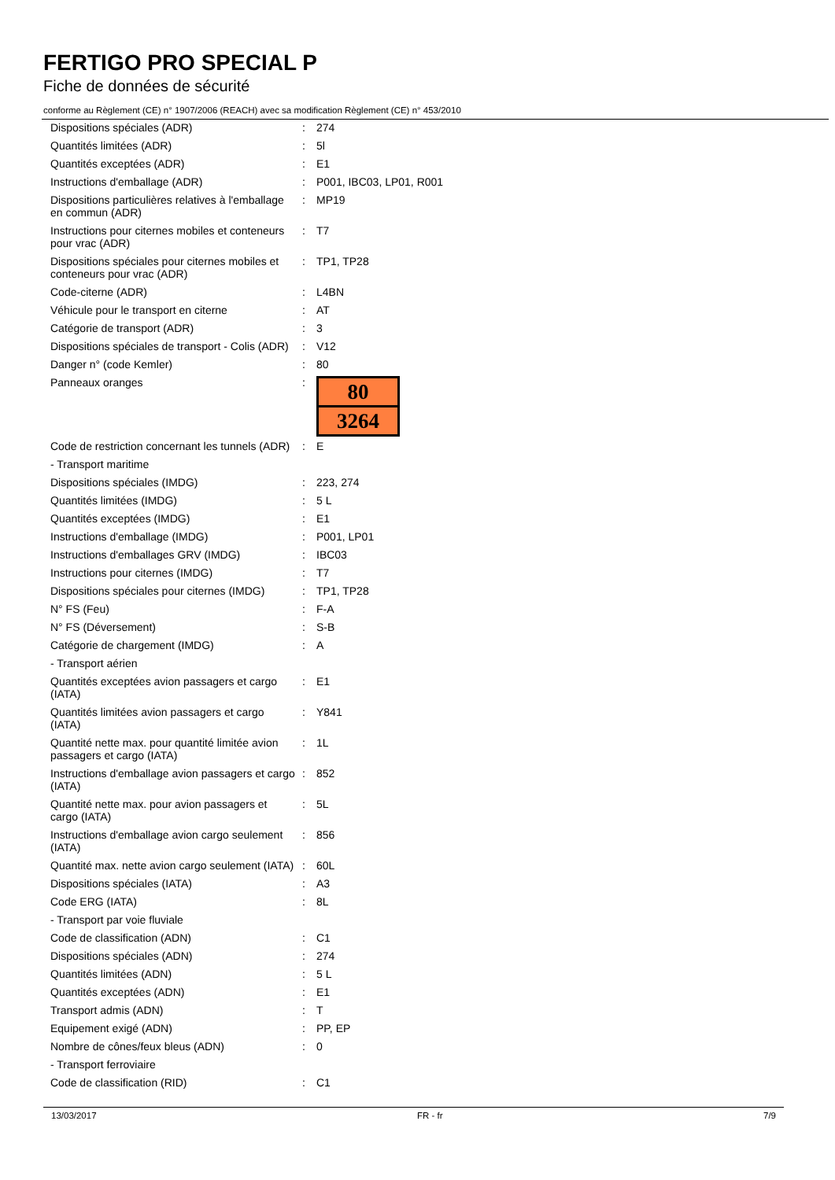FERTIGO PRO SPECIAL P
Fiche de données de sécurité
conforme au Règlement (CE) n° 1907/2006 (REACH) avec sa modification Règlement (CE) n° 453/2010
| Dispositions spéciales (ADR) | : | 274 |
| Quantités limitées (ADR) | : | 5l |
| Quantités exceptées (ADR) | : | E1 |
| Instructions d'emballage (ADR) | : | P001, IBC03, LP01, R001 |
| Dispositions particulières relatives à l'emballage en commun (ADR) | : | MP19 |
| Instructions pour citernes mobiles et conteneurs pour vrac (ADR) | : | T7 |
| Dispositions spéciales pour citernes mobiles et conteneurs pour vrac (ADR) | : | TP1, TP28 |
| Code-citerne (ADR) | : | L4BN |
| Véhicule pour le transport en citerne | : | AT |
| Catégorie de transport (ADR) | : | 3 |
| Dispositions spéciales de transport - Colis (ADR) | : | V12 |
| Danger n° (code Kemler) | : | 80 |
| Panneaux oranges | : | 80 3264 |
| Code de restriction concernant les tunnels (ADR) | : | E |
| - Transport maritime | | |
| Dispositions spéciales (IMDG) | : | 223, 274 |
| Quantités limitées (IMDG) | : | 5 L |
| Quantités exceptées (IMDG) | : | E1 |
| Instructions d'emballage (IMDG) | : | P001, LP01 |
| Instructions d'emballages GRV (IMDG) | : | IBC03 |
| Instructions pour citernes (IMDG) | : | T7 |
| Dispositions spéciales pour citernes (IMDG) | : | TP1, TP28 |
| N° FS (Feu) | : | F-A |
| N° FS (Déversement) | : | S-B |
| Catégorie de chargement (IMDG) | : | A |
| - Transport aérien | | |
| Quantités exceptées avion passagers et cargo (IATA) | : | E1 |
| Quantités limitées avion passagers et cargo (IATA) | : | Y841 |
| Quantité nette max. pour quantité limitée avion passagers et cargo (IATA) | : | 1L |
| Instructions d'emballage avion passagers et cargo (IATA) | : | 852 |
| Quantité nette max. pour avion passagers et cargo (IATA) | : | 5L |
| Instructions d'emballage avion cargo seulement (IATA) | : | 856 |
| Quantité max. nette avion cargo seulement (IATA) | : | 60L |
| Dispositions spéciales (IATA) | : | A3 |
| Code ERG (IATA) | : | 8L |
| - Transport par voie fluviale | | |
| Code de classification (ADN) | : | C1 |
| Dispositions spéciales (ADN) | : | 274 |
| Quantités limitées (ADN) | : | 5 L |
| Quantités exceptées (ADN) | : | E1 |
| Transport admis (ADN) | : | T |
| Equipement exigé (ADN) | : | PP, EP |
| Nombre de cônes/feux bleus (ADN) | : | 0 |
| - Transport ferroviaire | | |
| Code de classification (RID) | : | C1 |
13/03/2017 FR - fr 7/9